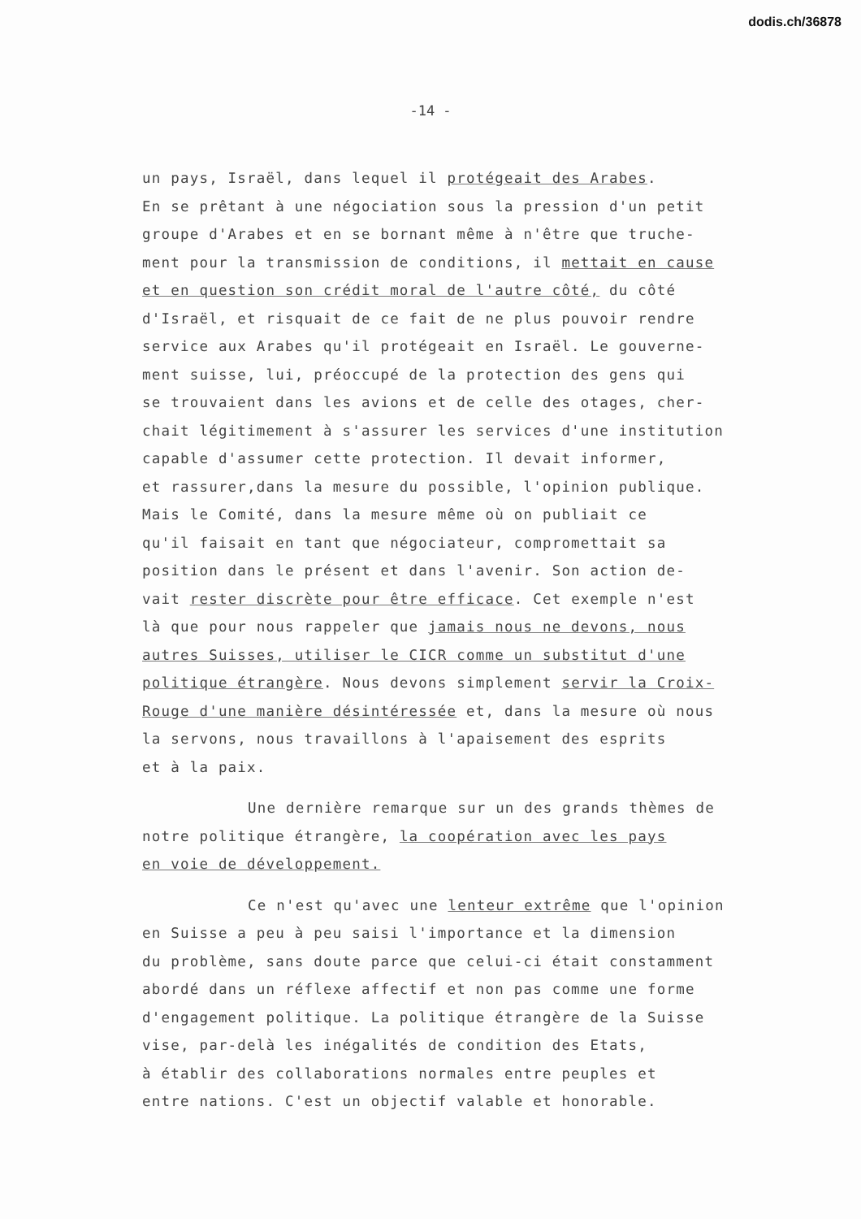dodis.ch/36878
-14 -
un pays, Israël, dans lequel il protégeait des Arabes.
En se prêtant à une négociation sous la pression d'un petit
groupe d'Arabes et en se bornant même à n'être que truche-
ment pour la transmission de conditions, il mettait en cause
et en question son crédit moral de l'autre côté, du côté
d'Israël, et risquait de ce fait de ne plus pouvoir rendre
service aux Arabes qu'il protégeait en Israël. Le gouverne-
ment suisse, lui, préoccupé de la protection des gens qui
se trouvaient dans les avions et de celle des otages, cher-
chait légitimement à s'assurer les services d'une institution
capable d'assumer cette protection. Il devait informer,
et rassurer,dans la mesure du possible, l'opinion publique.
Mais le Comité, dans la mesure même où on publiait ce
qu'il faisait en tant que négociateur, compromettait sa
position dans le présent et dans l'avenir. Son action de-
vait rester discrète pour être efficace. Cet exemple n'est
là que pour nous rappeler que jamais nous ne devons, nous
autres Suisses, utiliser le CICR comme un substitut d'une
politique étrangère. Nous devons simplement servir la Croix-
Rouge d'une manière désintéressée et, dans la mesure où nous
la servons, nous travaillons à l'apaisement des esprits
et à la paix.
Une dernière remarque sur un des grands thèmes de
notre politique étrangère, la coopération avec les pays
en voie de développement.
Ce n'est qu'avec une lenteur extrême que l'opinion
en Suisse a peu à peu saisi l'importance et la dimension
du problème, sans doute parce que celui-ci était constamment
abordé dans un réflexe affectif et non pas comme une forme
d'engagement politique. La politique étrangère de la Suisse
vise, par-delà les inégalités de condition des Etats,
à établir des collaborations normales entre peuples et
entre nations. C'est un objectif valable et honorable.